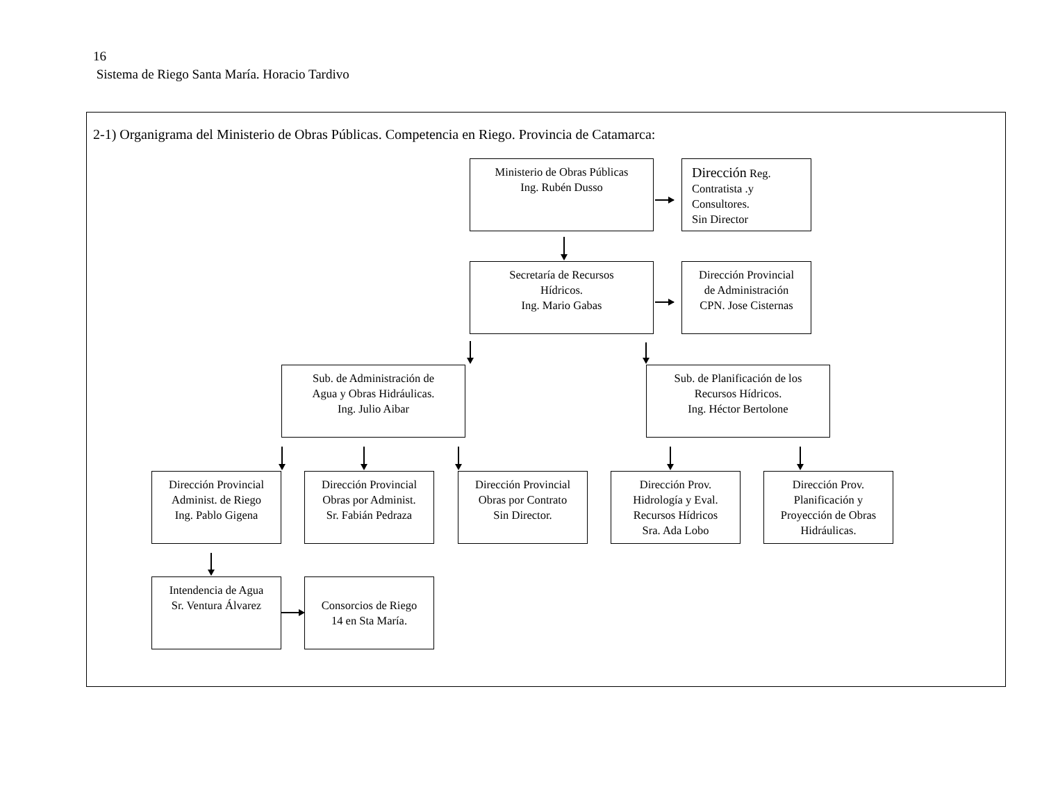16
Sistema de Riego Santa María. Horacio Tardivo
2-1) Organigrama del Ministerio de Obras Públicas. Competencia en Riego. Provincia de Catamarca:
Ministerio de Obras Públicas
Ing. Rubén Dusso
Dirección Reg.
Contratista .y
Consultores.
Sin Director
Secretaría de Recursos
Hídricos.
Ing. Mario Gabas
Dirección Provincial
de Administración
CPN. Jose Cisternas
Sub. de Administración de
Agua y Obras Hidráulicas.
Ing. Julio Aibar
Sub. de Planificación de los
Recursos Hídricos.
Ing. Héctor Bertolone
Dirección Provincial
Administ. de Riego
Ing. Pablo Gigena
Dirección Provincial
Obras por Administ.
Sr. Fabián Pedraza
Dirección Provincial
Obras por Contrato
Sin Director.
Dirección Prov.
Hidrología y Eval.
Recursos Hídricos
Sra. Ada Lobo
Dirección Prov.
Planificación y
Proyección de Obras
Hidráulicas.
Intendencia de Agua
Sr. Ventura Álvarez
Consorcios de Riego
14 en Sta María.